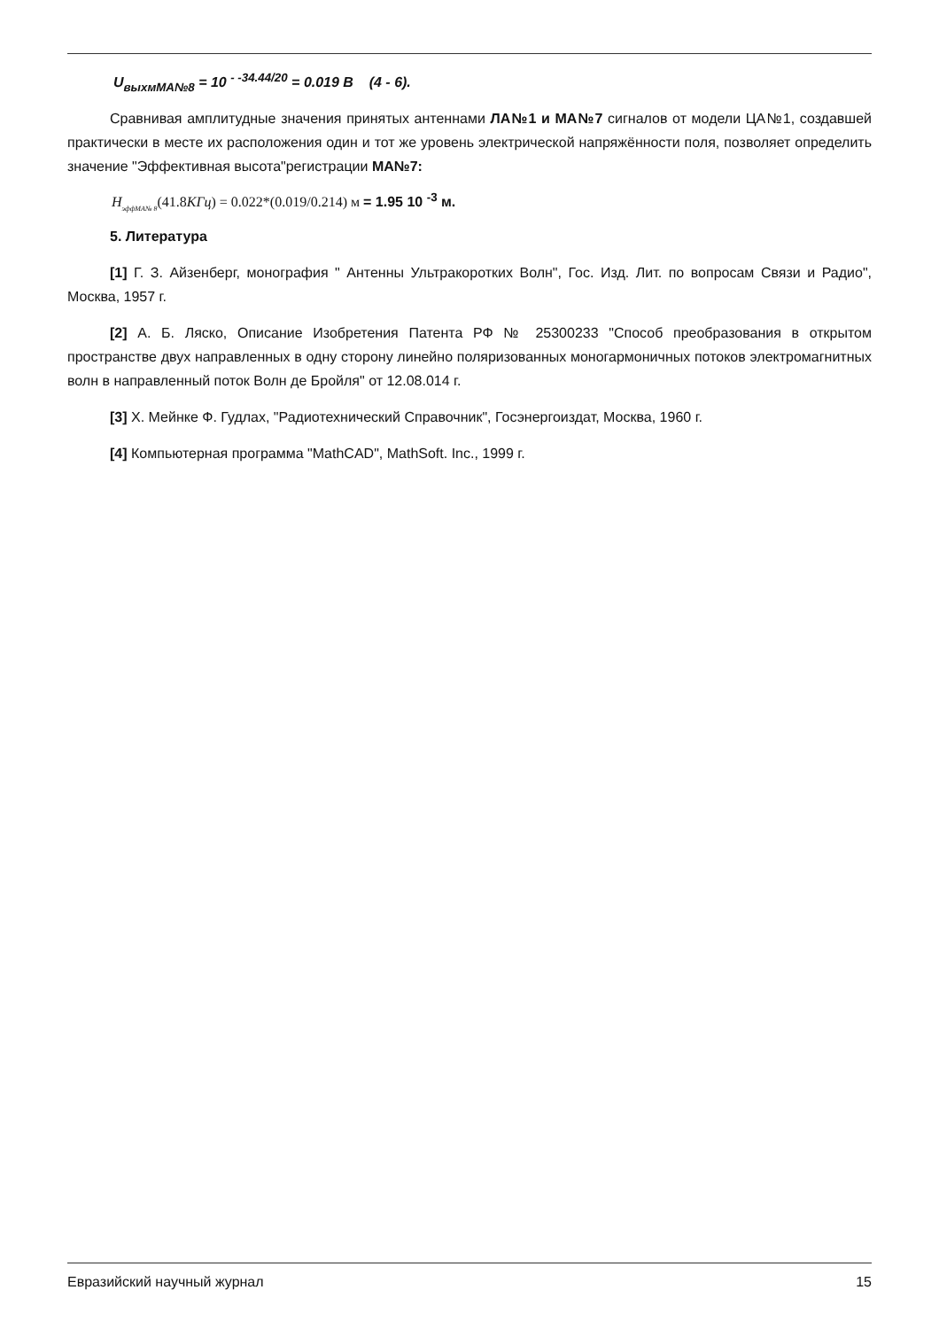U<sub>выхмМА№8</sub> = 10 <sup>- -34.44/20</sup> = 0.019 В (4 - 6).
Сравнивая амплитудные значения принятых антеннами ЛА№1 и МА№7 сигналов от модели ЦА№1, создавшей практически в месте их расположения один и тот же уровень электрической напряжённости поля, позволяет определить значение "Эффективная высота"регистрации МА№7:
H<sub>эффМА№ 8</sub>(41.8КГц) = 0.022*(0.019/0.214) м = 1.95 10 <sup>-3</sup> м.
5. Литература
[1] Г. З. Айзенберг, монография " Антенны Ультракоротких Волн", Гос. Изд. Лит. по вопросам Связи и Радио", Москва, 1957 г.
[2] А. Б. Ляско, Описание Изобретения Патента РФ № 25300233 "Способ преобразования в открытом пространстве двух направленных в одну сторону линейно поляризованных моногармоничных потоков электромагнитных волн в направленный поток Волн де Бройля" от 12.08.014 г.
[3] Х. Мейнке Ф. Гудлах, "Радиотехнический Справочник", Госэнергоиздат, Москва, 1960 г.
[4] Компьютерная программа "MathCAD", MathSoft. Inc., 1999 г.
Евразийский научный журнал 15